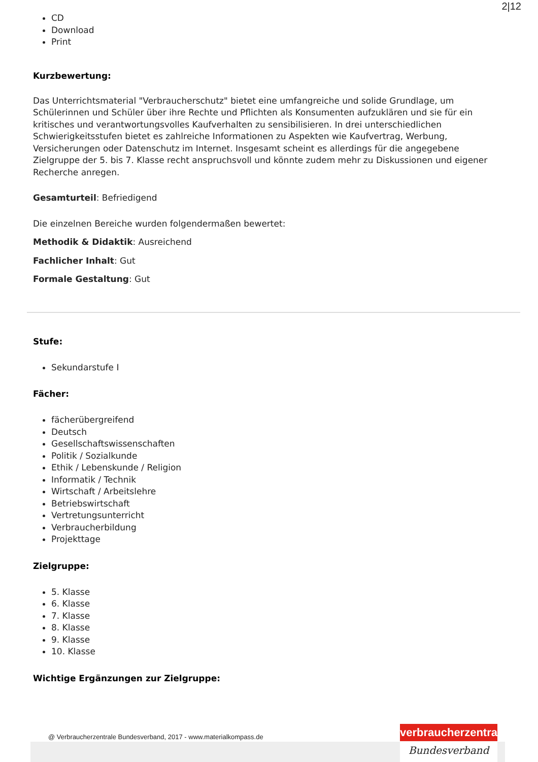2|12
CD
Download
Print
Kurzbewertung:
Das Unterrichtsmaterial "Verbraucherschutz" bietet eine umfangreiche und solide Grundlage, um Schülerinnen und Schüler über ihre Rechte und Pflichten als Konsumenten aufzuklären und sie für ein kritisches und verantwortungsvolles Kaufverhalten zu sensibilisieren. In drei unterschiedlichen Schwierigkeitsstufen bietet es zahlreiche Informationen zu Aspekten wie Kaufvertrag, Werbung, Versicherungen oder Datenschutz im Internet. Insgesamt scheint es allerdings für die angegebene Zielgruppe der 5. bis 7. Klasse recht anspruchsvoll und könnte zudem mehr zu Diskussionen und eigener Recherche anregen.
Gesamturteil: Befriedigend
Die einzelnen Bereiche wurden folgendermaßen bewertet:
Methodik & Didaktik: Ausreichend
Fachlicher Inhalt: Gut
Formale Gestaltung: Gut
Stufe:
Sekundarstufe I
Fächer:
fächerübergreifend
Deutsch
Gesellschaftswissenschaften
Politik / Sozialkunde
Ethik / Lebenskunde / Religion
Informatik / Technik
Wirtschaft / Arbeitslehre
Betriebswirtschaft
Vertretungsunterricht
Verbraucherbildung
Projekttage
Zielgruppe:
5. Klasse
6. Klasse
7. Klasse
8. Klasse
9. Klasse
10. Klasse
Wichtige Ergänzungen zur Zielgruppe:
@ Verbraucherzentrale Bundesverband, 2017 - www.materialkompass.de
verbraucherzentrale
Bundesverband